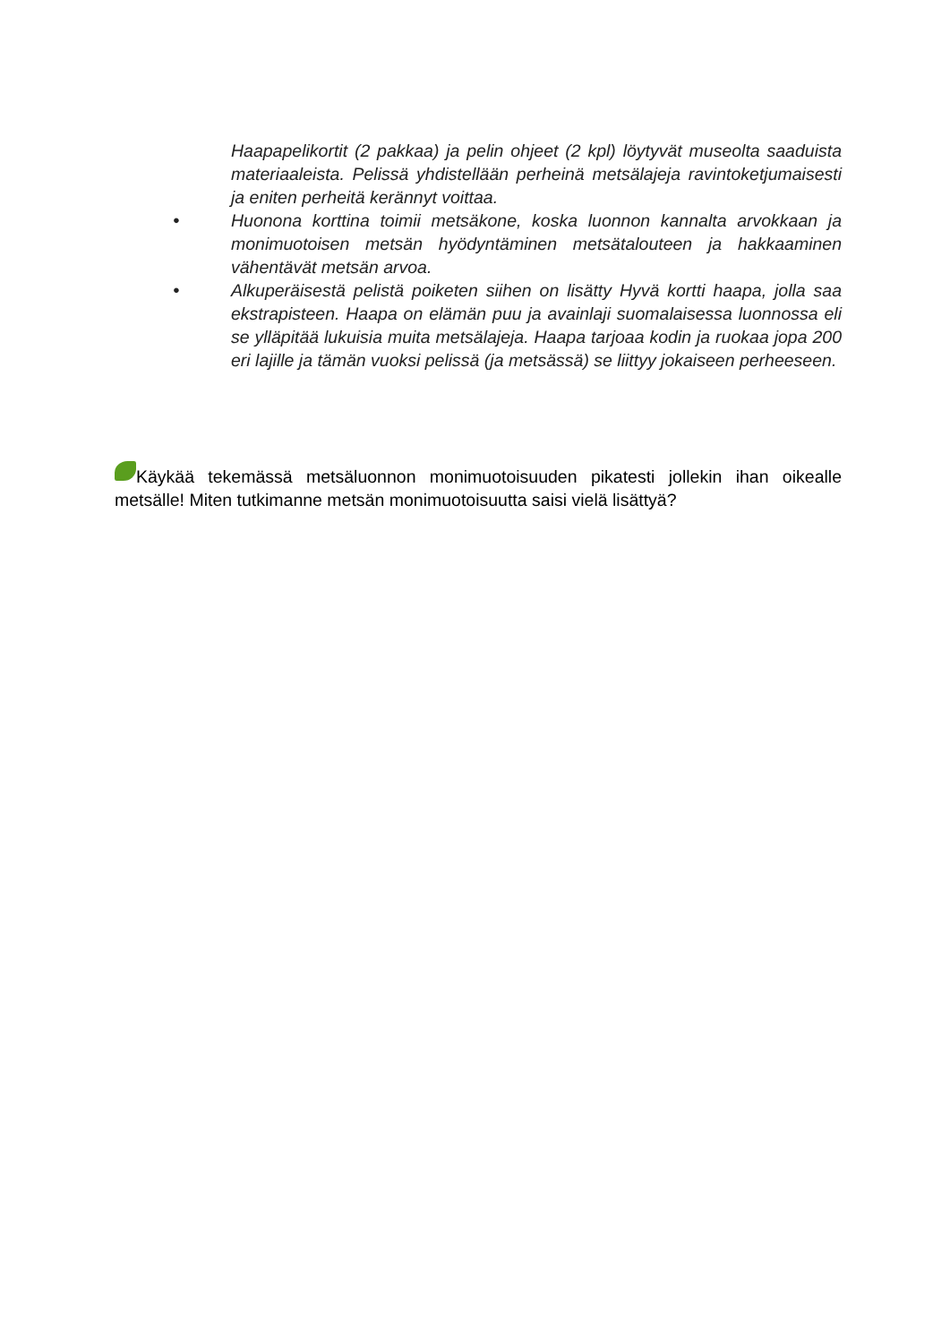Haapapelikortit (2 pakkaa) ja pelin ohjeet (2 kpl) löytyvät museolta saaduista materiaaleista. Pelissä yhdistellään perheinä metsälajeja ravintoketjumaisesti ja eniten perheitä kerännyt voittaa.
● Huonona korttina toimii metsäkone, koska luonnon kannalta arvokkaan ja monimuotoisen metsän hyödyntäminen metsätalouteen ja hakkaaminen vähentävät metsän arvoa.
● Alkuperäisestä pelistä poiketen siihen on lisätty Hyvä kortti haapa, jolla saa ekstrapisteen. Haapa on elämän puu ja avainlaji suomalaisessa luonnossa eli se ylläpitää lukuisia muita metsälajeja. Haapa tarjoaa kodin ja ruokaa jopa 200 eri lajille ja tämän vuoksi pelissä (ja metsässä) se liittyy jokaiseen perheeseen.
Käykää tekemässä metsäluonnon monimuotoisuuden pikatesti jollekin ihan oikealle metsälle! Miten tutkimanne metsän monimuotoisuutta saisi vielä lisättyä?